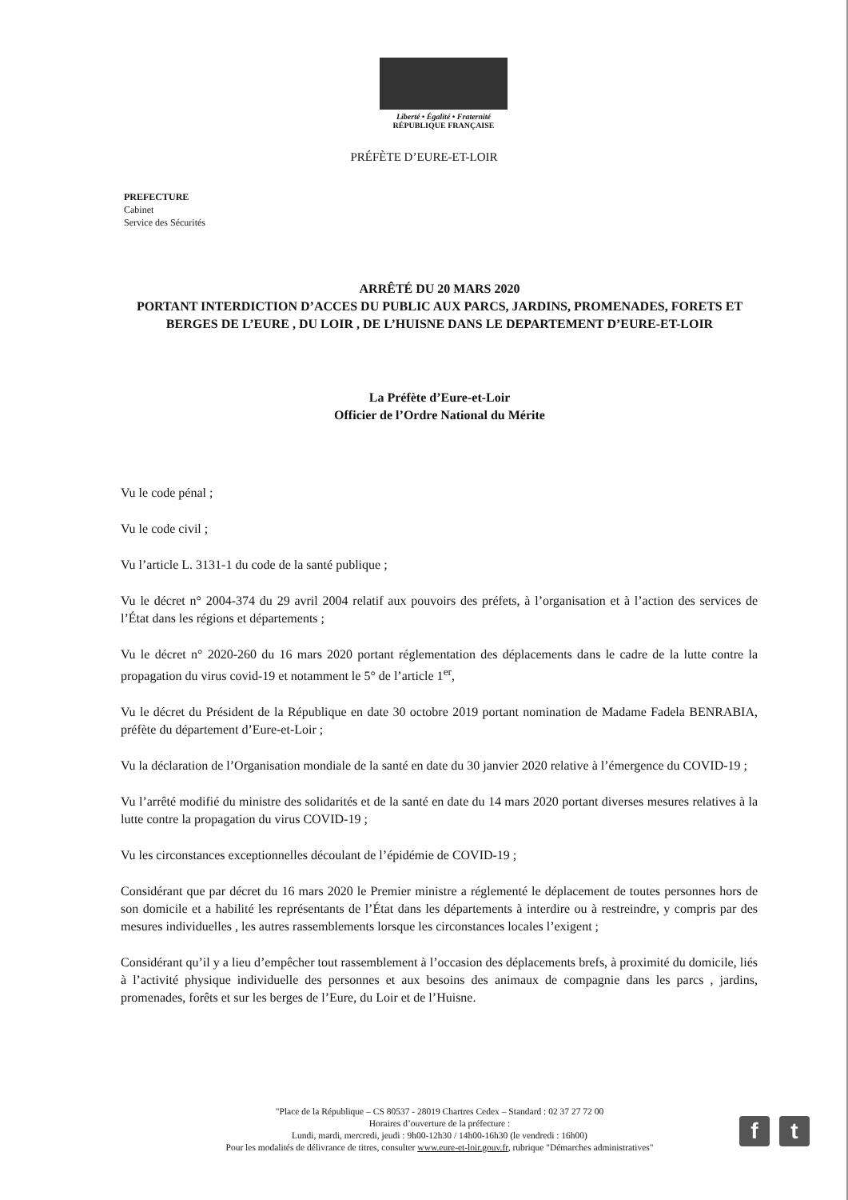Liberté • Égalité • Fraternité
RÉPUBLIQUE FRANÇAISE
PRÉFÈTE D’EURE-ET-LOIR
PREFECTURE
Cabinet
Service des Sécurités
ARRÊTÉ DU 20 MARS 2020
PORTANT INTERDICTION D’ACCES DU PUBLIC AUX PARCS, JARDINS, PROMENADES, FORETS ET BERGES DE L’EURE , DU LOIR , DE L’HUISNE DANS LE DEPARTEMENT D’EURE-ET-LOIR
La Préfète d’Eure-et-Loir
Officier de l’Ordre National du Mérite
Vu le code pénal ;
Vu le code civil ;
Vu l’article L. 3131-1 du code de la santé publique ;
Vu le décret n° 2004-374 du 29 avril 2004 relatif aux pouvoirs des préfets, à l’organisation et à l’action des services de l’État dans les régions et départements ;
Vu le décret n° 2020-260 du 16 mars 2020 portant réglementation des déplacements dans le cadre de la lutte contre la propagation du virus covid-19 et notamment le 5° de l’article 1<sup>er</sup>,
Vu le décret du Président de la République en date 30 octobre 2019 portant nomination de Madame Fadela BENRABIA, préfète du département d’Eure-et-Loir ;
Vu la déclaration de l’Organisation mondiale de la santé en date du 30 janvier 2020 relative à l’émergence du COVID-19 ;
Vu l’arrêté modifié du ministre des solidarités et de la santé en date du 14 mars 2020 portant diverses mesures relatives à la lutte contre la propagation du virus COVID-19 ;
Vu les circonstances exceptionnelles découlant de l’épidémie de COVID-19 ;
Considérant que par décret du 16 mars 2020 le Premier ministre a réglementé le déplacement de toutes personnes hors de son domicile et a habilité les représentants de l’État dans les départements à interdire ou à restreindre, y compris par des mesures individuelles , les autres rassemblements lorsque les circonstances locales l’exigent ;
Considérant qu’il y a lieu d’empêcher tout rassemblement à l’occasion des déplacements brefs, à proximité du domicile, liés à l’activité physique individuelle des personnes et aux besoins des animaux de compagnie dans les parcs , jardins, promenades, forêts et sur les berges de l’Eure, du Loir et de l’Huisne.
"Place de la République – CS 80537 - 28019 Chartres Cedex – Standard : 02 37 27 72 00
Horaires d’ouverture de la préfecture :
Lundi, mardi, mercredi, jeudi : 9h00-12h30 / 14h00-16h30 (le vendredi : 16h00)
Pour les modalités de délivrance de titres, consulter www.eure-et-loir.gouv.fr, rubrique "Démarches administratives"
f t